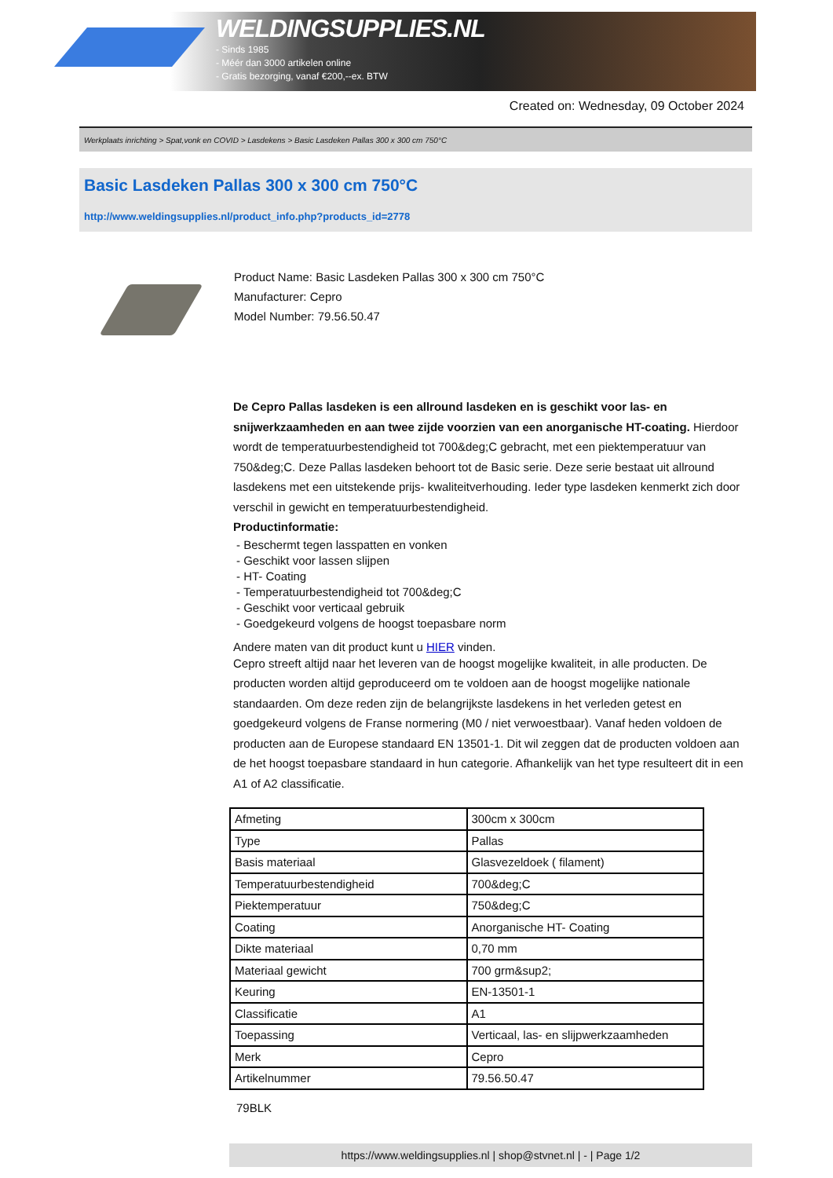WELDINGSUPPLIES.NL
- Sinds 1985
- Méér dan 3000 artikelen online
- Gratis bezorging, vanaf €200,--ex. BTW
Created on: Wednesday, 09 October 2024
Werkplaats inrichting > Spat,vonk en COVID > Lasdekens > Basic Lasdeken Pallas 300 x 300 cm 750°C
Basic Lasdeken Pallas 300 x 300 cm 750°C
http://www.weldingsupplies.nl/product_info.php?products_id=2778
Product Name: Basic Lasdeken Pallas 300 x 300 cm 750°C
Manufacturer: Cepro
Model Number: 79.56.50.47
De Cepro Pallas lasdeken is een allround lasdeken en is geschikt voor las- en snijwerkzaamheden en aan twee zijde voorzien van een anorganische HT-coating. Hierdoor wordt de temperatuurbestendigheid tot 700&deg;C gebracht, met een piektemperatuur van 750&deg;C. Deze Pallas lasdeken behoort tot de Basic serie. Deze serie bestaat uit allround lasdekens met een uitstekende prijs- kwaliteitverhouding. Ieder type lasdeken kenmerkt zich door verschil in gewicht en temperatuurbestendigheid.
Productinformatie:
- Beschermt tegen lasspatten en vonken
- Geschikt voor lassen slijpen
- HT- Coating
- Temperatuurbestendigheid tot 700&deg;C
- Geschikt voor verticaal gebruik
- Goedgekeurd volgens de hoogst toepasbare norm
Andere maten van dit product kunt u HIER vinden.
Cepro streeft altijd naar het leveren van de hoogst mogelijke kwaliteit, in alle producten. De producten worden altijd geproduceerd om te voldoen aan de hoogst mogelijke nationale standaarden. Om deze reden zijn de belangrijkste lasdekens in het verleden getest en goedgekeurd volgens de Franse normering (M0 / niet verwoestbaar). Vanaf heden voldoen de producten aan de Europese standaard EN 13501-1. Dit wil zeggen dat de producten voldoen aan de het hoogst toepasbare standaard in hun categorie. Afhankelijk van het type resulteert dit in een A1 of A2 classificatie.
| Afmeting | 300cm x 300cm |
| Type | Pallas |
| Basis materiaal | Glasvezeldoek ( filament) |
| Temperatuurbestendigheid | 700&deg;C |
| Piektemperatuur | 750&deg;C |
| Coating | Anorganische HT- Coating |
| Dikte materiaal | 0,70 mm |
| Materiaal gewicht | 700 grm&sup2; |
| Keuring | EN-13501-1 |
| Classificatie | A1 |
| Toepassing | Verticaal, las- en slijpwerkzaamheden |
| Merk | Cepro |
| Artikelnummer | 79.56.50.47 |
79BLK
https://www.weldingsupplies.nl | shop@stvnet.nl | - | Page 1/2